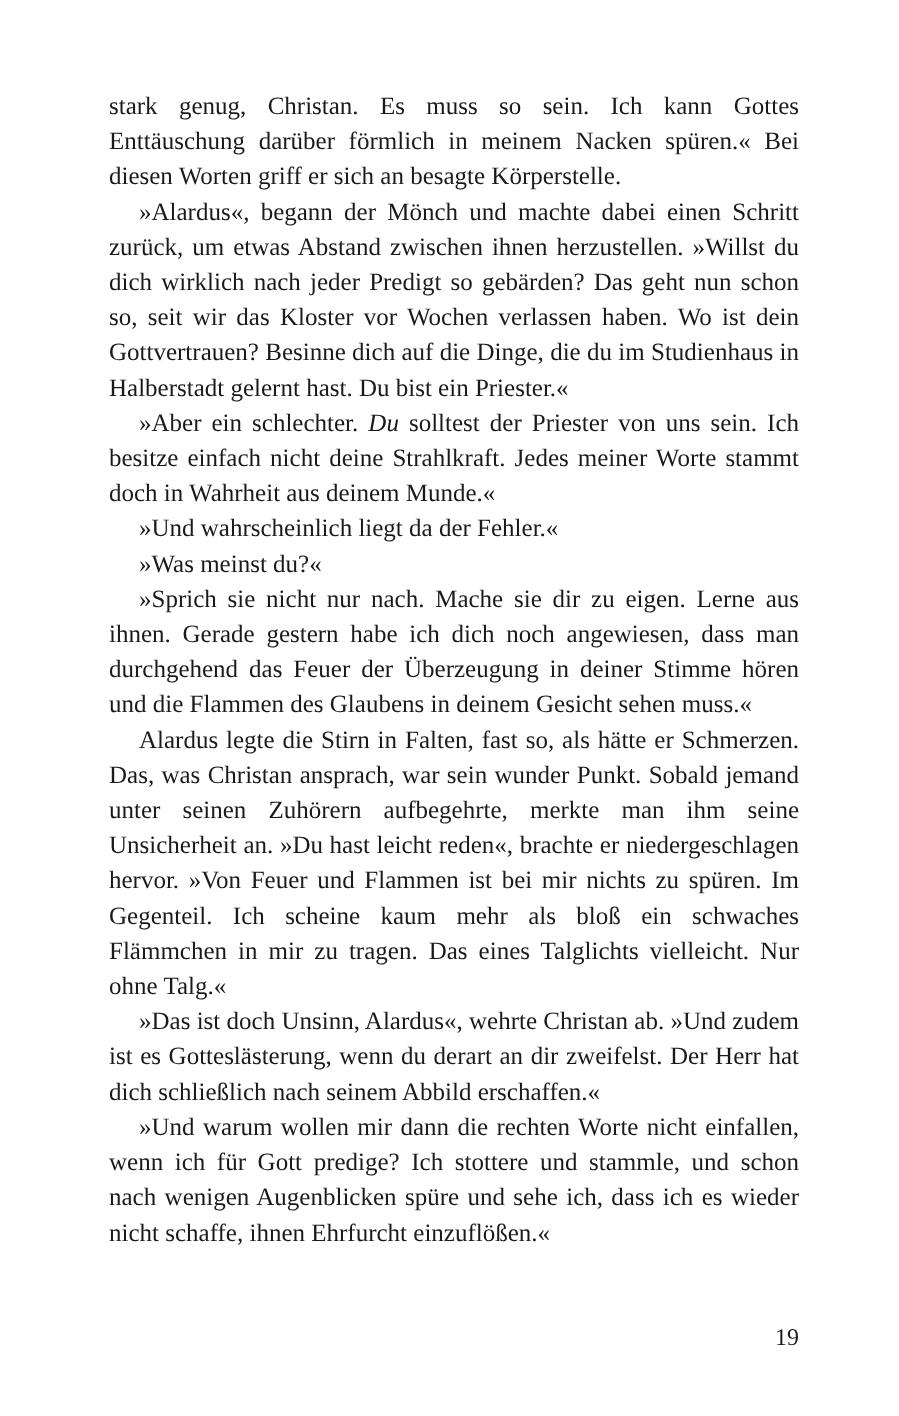stark genug, Christan. Es muss so sein. Ich kann Gottes Enttäuschung darüber förmlich in meinem Nacken spüren.« Bei diesen Worten griff er sich an besagte Körperstelle.
»Alardus«, begann der Mönch und machte dabei einen Schritt zurück, um etwas Abstand zwischen ihnen herzustellen. »Willst du dich wirklich nach jeder Predigt so gebärden? Das geht nun schon so, seit wir das Kloster vor Wochen verlassen haben. Wo ist dein Gottvertrauen? Besinne dich auf die Dinge, die du im Studienhaus in Halberstadt gelernt hast. Du bist ein Priester.«
»Aber ein schlechter. Du solltest der Priester von uns sein. Ich besitze einfach nicht deine Strahlkraft. Jedes meiner Worte stammt doch in Wahrheit aus deinem Munde.«
»Und wahrscheinlich liegt da der Fehler.«
»Was meinst du?«
»Sprich sie nicht nur nach. Mache sie dir zu eigen. Lerne aus ihnen. Gerade gestern habe ich dich noch angewiesen, dass man durchgehend das Feuer der Überzeugung in deiner Stimme hören und die Flammen des Glaubens in deinem Gesicht sehen muss.«
Alardus legte die Stirn in Falten, fast so, als hätte er Schmerzen. Das, was Christan ansprach, war sein wunder Punkt. Sobald jemand unter seinen Zuhörern aufbegehrte, merkte man ihm seine Unsicherheit an. »Du hast leicht reden«, brachte er niedergeschlagen hervor. »Von Feuer und Flammen ist bei mir nichts zu spüren. Im Gegenteil. Ich scheine kaum mehr als bloß ein schwaches Flämmchen in mir zu tragen. Das eines Talglichts vielleicht. Nur ohne Talg.«
»Das ist doch Unsinn, Alardus«, wehrte Christan ab. »Und zudem ist es Gotteslästerung, wenn du derart an dir zweifelst. Der Herr hat dich schließlich nach seinem Abbild erschaffen.«
»Und warum wollen mir dann die rechten Worte nicht einfallen, wenn ich für Gott predige? Ich stottere und stammle, und schon nach wenigen Augenblicken spüre und sehe ich, dass ich es wieder nicht schaffe, ihnen Ehrfurcht einzuflößen.«
19